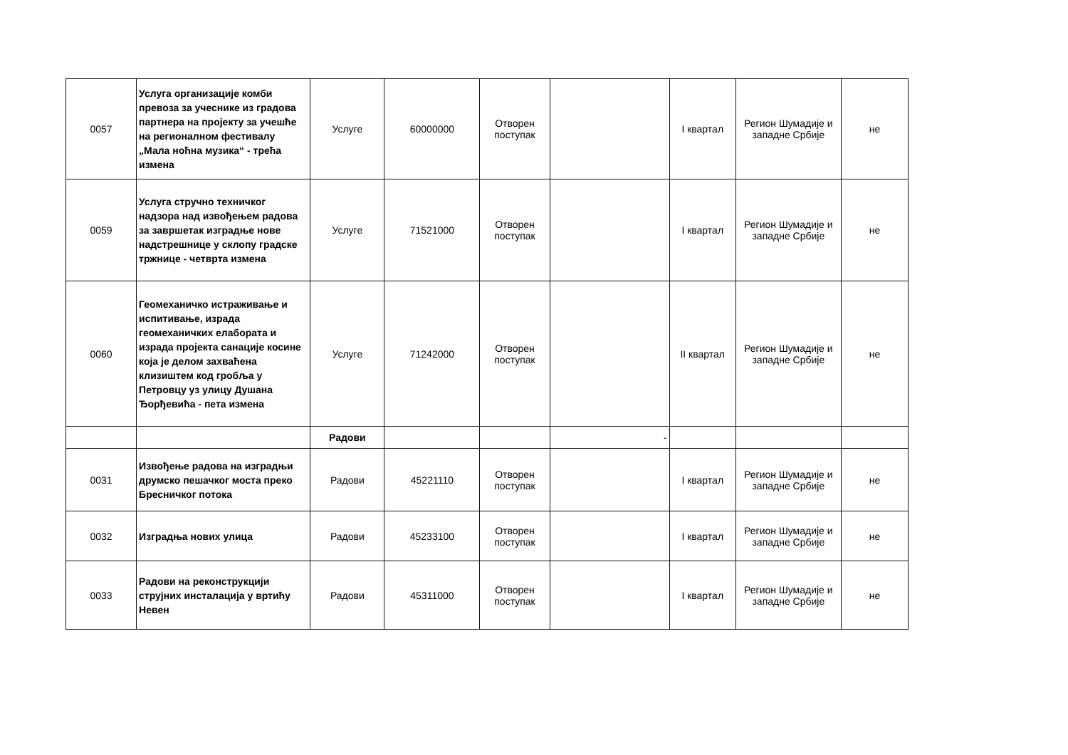| 0057 | Услуга организације комби превоза за учеснике из градова партнера на пројекту за учешће на регионалном фестивалу „Мала ноћна музика“ - трећа измена | Услуге | 60000000 | Отворен поступак | | I квартал | Регион Шумадије и западне Србије | не |
| 0059 | Услуга стручно техничког надзора над извођењем радова за завршетак изградње нове надстрешнице у склопу градске тржнице - четврта измена | Услуге | 71521000 | Отворен поступак | | I квартал | Регион Шумадије и западне Србије | не |
| 0060 | Геомеханичко истраживање и испитивање, израда геомеханичких елабората и израда пројекта санације косине која је делом захваћена клизиштем код гробља у Петровцу уз улицу Душана Ђорђевића - пета измена | Услуге | 71242000 | Отворен поступак | | II квартал | Регион Шумадије и западне Србије | не |
| | | Радови | | | - | | | |
| 0031 | Извођење радова на изградњи друмско пешачког моста преко Бресничког потока | Радови | 45221110 | Отворен поступак | | I квартал | Регион Шумадије и западне Србије | не |
| 0032 | Изградња нових улица | Радови | 45233100 | Отворен поступак | | I квартал | Регион Шумадије и западне Србије | не |
| 0033 | Радови на реконструкцији струјних инсталација у вртићу Невен | Радови | 45311000 | Отворен поступак | | I квартал | Регион Шумадије и западне Србије | не |